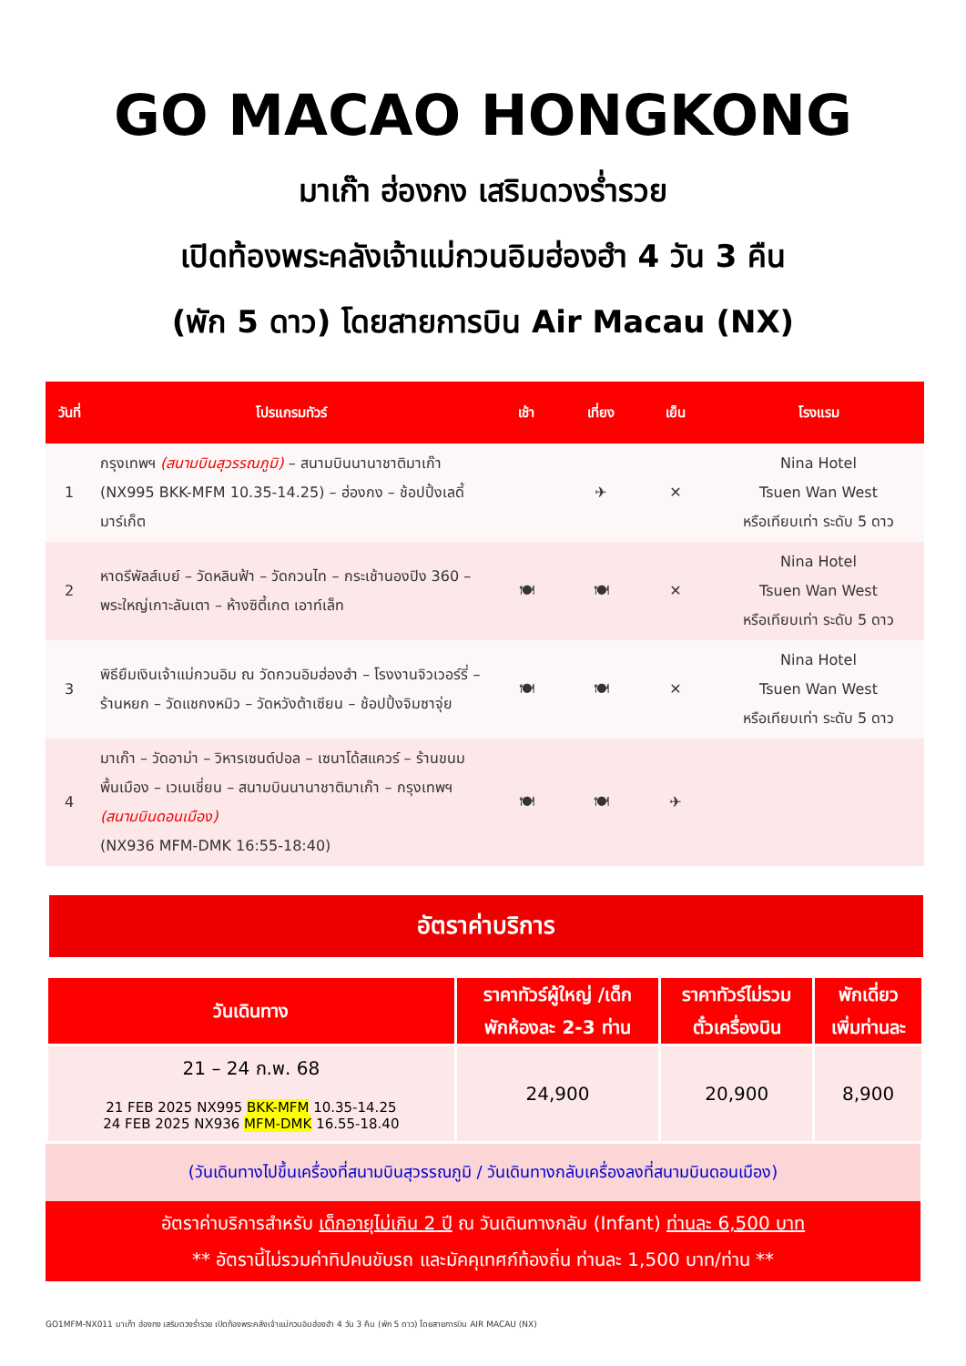GO MACAO HONGKONG
มาเก๊า ฮ่องกง เสริมดวงร่ำรวย
เปิดท้องพระคลังเจ้าแม่กวนอิมฮ่องฮำ 4 วัน 3 คืน
(พัก 5 ดาว) โดยสายการบิน Air Macau (NX)
| วันที่ | โปรแกรมทัวร์ | เช้า | เที่ยง | เย็น | โรงแรม |
| --- | --- | --- | --- | --- | --- |
| 1 | กรุงเทพฯ (สนามบินสุวรรณภูมิ) – สนามบินนานาชาติมาเก๊า (NX995 BKK-MFM 10.35-14.25) – ฮ่องกง – ช้อปปิ้งเลดี้ มาร์เก็ต | | ✈ | ✕ | Nina Hotel Tsuen Wan West หรือเทียบเท่า ระดับ 5 ดาว |
| 2 | หาดรีพัลส์เบย์ – วัดหลินฟ้า – วัดกวนไท – กระเช้านองปิง 360 – พระใหญ่เกาะลันเตา – ห้างซิตี้เกต เอาท์เล็ท | 🍽 | 🍽 | ✕ | Nina Hotel Tsuen Wan West หรือเทียบเท่า ระดับ 5 ดาว |
| 3 | พิธียืมเงินเจ้าแม่กวนอิม ณ วัดกวนอิมฮ่องฮำ – โรงงานจิวเวอร์รี่ – ร้านหยก – วัดแชกงหมิว – วัดหวังต้าเซียน – ช้อปปิ้งจิมซาจุ่ย | 🍽 | 🍽 | ✕ | Nina Hotel Tsuen Wan West หรือเทียบเท่า ระดับ 5 ดาว |
| 4 | มาเก๊า – วัดอาม่า – วิหารเซนต์ปอล – เซนาโด้สแควร์ – ร้านขนมพื้นเมือง – เวเนเชี่ยน – สนามบินนานาชาติมาเก๊า – กรุงเทพฯ (สนามบินดอนเมือง) (NX936 MFM-DMK 16:55-18:40) | 🍽 | 🍽 | ✈ | |
อัตราค่าบริการ
| วันเดินทาง | ราคาทัวร์ผู้ใหญ่ /เด็ก พักห้องละ 2-3 ท่าน | ราคาทัวร์ไม่รวม ตั๋วเครื่องบิน | พักเดี่ยว เพิ่มท่านละ |
| --- | --- | --- | --- |
| 21 – 24 ก.พ. 68 21 FEB 2025 NX995 BKK-MFM 10.35-14.25 24 FEB 2025 NX936 MFM-DMK 16.55-18.40 | 24,900 | 20,900 | 8,900 |
(วันเดินทางไปขึ้นเครื่องที่สนามบินสุวรรณภูมิ / วันเดินทางกลับเครื่องลงที่สนามบินดอนเมือง)
อัตราค่าบริการสำหรับ เด็กอายุไม่เกิน 2 ปี ณ วันเดินทางกลับ (Infant) ท่านละ 6,500 บาท
** อัตรานี้ไม่รวมค่าทิปคนขับรถ และมัคคุเทศก์ท้องถิ่น ท่านละ 1,500 บาท/ท่าน **
GO1MFM-NX011 มาเก๊า ฮ่องกง เสริมดวงร่ำรวย เปิดท้องพระคลังเจ้าแม่กวนอิมฮ่องฮำ 4 วัน 3 คืน (พัก 5 ดาว) โดยสายการบิน AIR MACAU (NX)